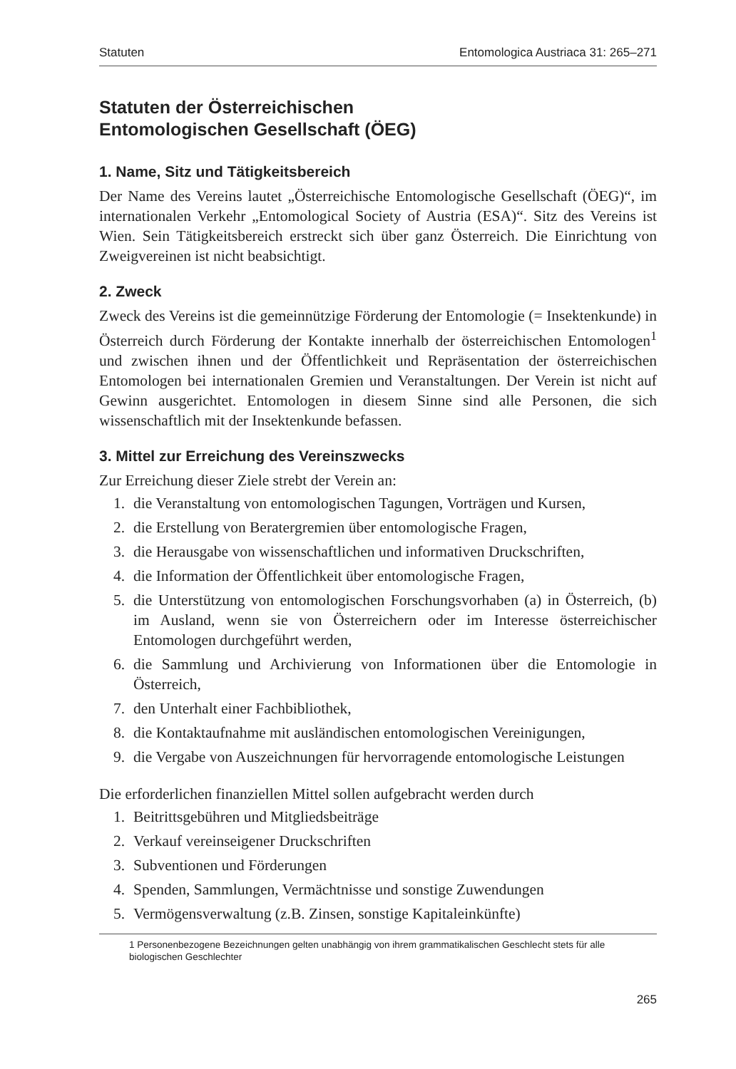Statuten Entomologica Austriaca 31: 265–271
Statuten der Österreichischen
Entomologischen Gesellschaft (ÖEG)
1. Name, Sitz und Tätigkeitsbereich
Der Name des Vereins lautet „Österreichische Entomologische Gesellschaft (ÖEG)“, im internationalen Verkehr „Entomological Society of Austria (ESA)“. Sitz des Vereins ist Wien. Sein Tätigkeitsbereich erstreckt sich über ganz Österreich. Die Einrichtung von Zweigvereinen ist nicht beabsichtigt.
2. Zweck
Zweck des Vereins ist die gemeinnützige Förderung der Entomologie (= Insektenkunde) in Österreich durch Förderung der Kontakte innerhalb der österreichischen Entomologen<sup>1</sup> und zwischen ihnen und der Öffentlichkeit und Repräsentation der österreichischen Entomologen bei internationalen Gremien und Veranstaltungen. Der Verein ist nicht auf Gewinn ausgerichtet. Entomologen in diesem Sinne sind alle Personen, die sich wissenschaftlich mit der Insektenkunde befassen.
3. Mittel zur Erreichung des Vereinszwecks
Zur Erreichung dieser Ziele strebt der Verein an:
1. die Veranstaltung von entomologischen Tagungen, Vorträgen und Kursen,
2. die Erstellung von Beratergremien über entomologische Fragen,
3. die Herausgabe von wissenschaftlichen und informativen Druckschriften,
4. die Information der Öffentlichkeit über entomologische Fragen,
5. die Unterstützung von entomologischen Forschungsvorhaben (a) in Österreich, (b) im Ausland, wenn sie von Österreichern oder im Interesse österreichischer Entomologen durchgeführt werden,
6. die Sammlung und Archivierung von Informationen über die Entomologie in Österreich,
7. den Unterhalt einer Fachbibliothek,
8. die Kontaktaufnahme mit ausländischen entomologischen Vereinigungen,
9. die Vergabe von Auszeichnungen für hervorragende entomologische Leistungen
Die erforderlichen finanziellen Mittel sollen aufgebracht werden durch
1. Beitrittsgebühren und Mitgliedsbeiträge
2. Verkauf vereinseigener Druckschriften
3. Subventionen und Förderungen
4. Spenden, Sammlungen, Vermächtnisse und sonstige Zuwendungen
5. Vermögensverwaltung (z.B. Zinsen, sonstige Kapitaleinkünfte)
1 Personenbezogene Bezeichnungen gelten unabhängig von ihrem grammatikalischen Geschlecht stets für alle biologischen Geschlechter
265